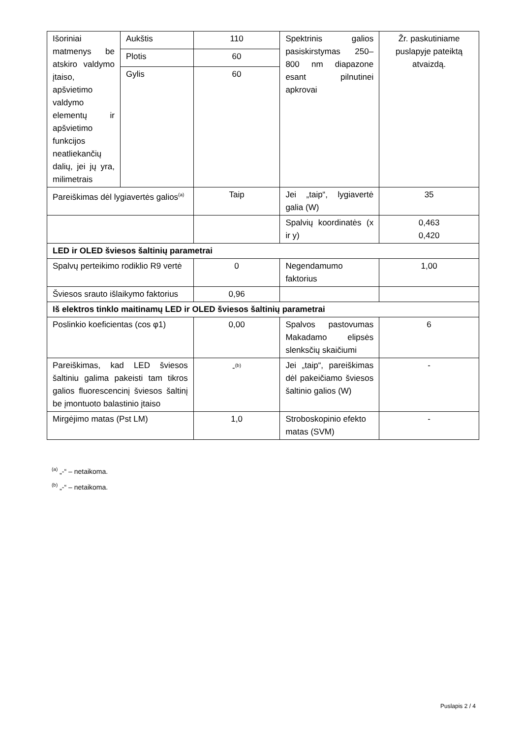| Išoriniai matmenys be atskiro valdymo įtaiso, apšvietimo valdymo elementų ir apšvietimo funkcijos neatliekančių dalių, jei jų yra, milimetrais | Aukštis | 110 | Spektrinis galios pasiskirstymas 250–800 nm diapazone esant pilnutinei apkrovai | Žr. paskutiniame puslapyje pateiktą atvaizdą. |
| | Plotis | 60 | | |
| | Gylis | 60 | | |
| Pareiškimas dėl lygiavertės galios<sup>(a)</sup> | | Taip | Jei „taip“, lygiavertė galia (W) | 35 |
| | | | Spalvių koordinatės (x ir y) | 0,463 0,420 |
| LED ir OLED šviesos šaltinių parametrai | | | | |
| Spalvų perteikimo rodiklio R9 vertė | | 0 | Negendamumo faktorius | 1,00 |
| Šviesos srauto išlaikymo faktorius | | 0,96 | | |
| Iš elektros tinklo maitinamų LED ir OLED šviesos šaltinių parametrai | | | | |
| Poslinkio koeficientas (cos φ1) | | 0,00 | Spalvos pastovumas Makadamo elipsės slenksčių skaičiumi | 6 |
| Pareiškimas, kad LED šviesos šaltiniu galima pakeisti tam tikros galios fluorescencinį šviesos šaltinį be įmontuoto balastinio įtaiso | | -<sup>(b)</sup> | Jei „taip“, pareiškimas dėl pakeičiamo šviesos šaltinio galios (W) | - |
| Mirgėjimo matas (Pst LM) | | 1,0 | Stroboskopinio efekto matas (SVM) | - |
<sup>(a)</sup> „-“ – netaikoma.
<sup>(b)</sup> „-“ – netaikoma.
Puslapis 2 / 4